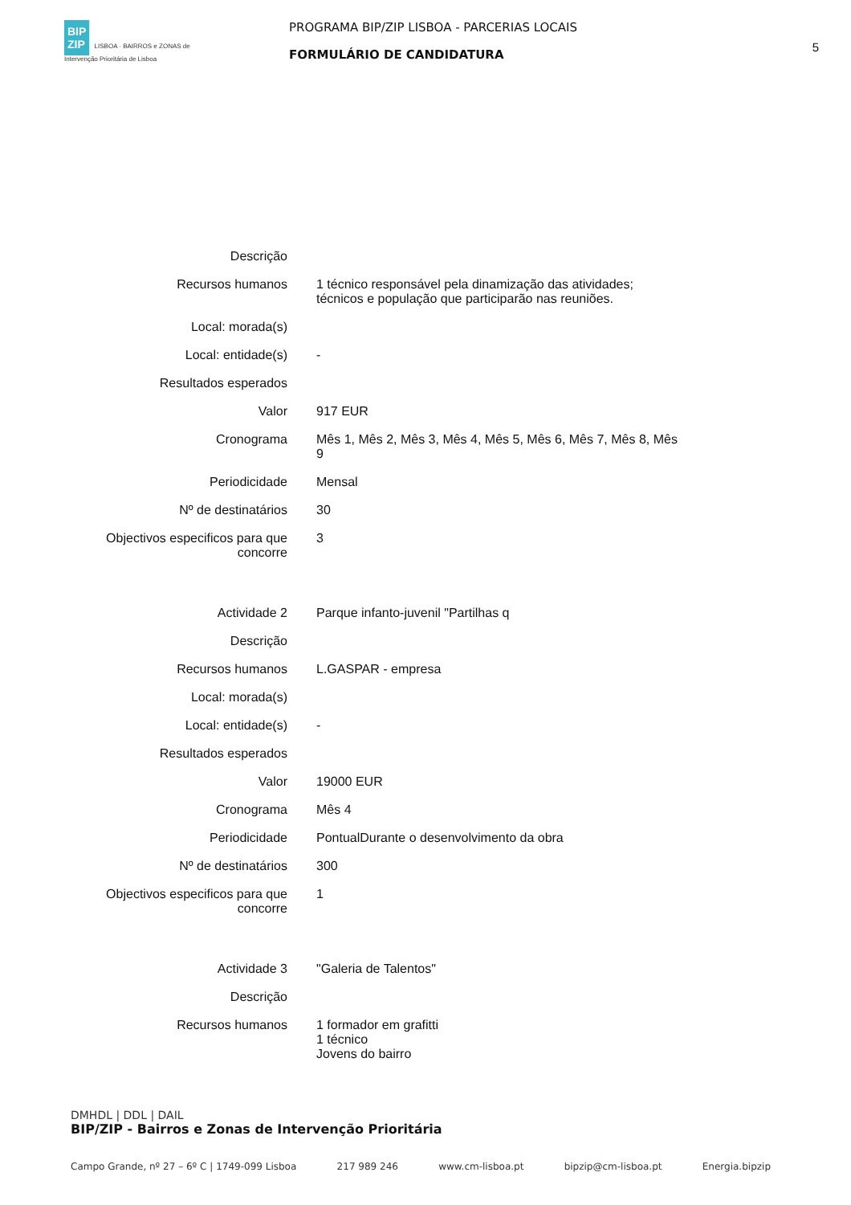BIP
ZIP LISBOA · BAIRROS e ZONAS de Intervenção Prioritária de Lisboa
PROGRAMA BIP/ZIP LISBOA - PARCERIAS LOCAIS
FORMULÁRIO DE CANDIDATURA
5
| Descrição | |
| Recursos humanos | 1 técnico responsável pela dinamização das atividades; técnicos e população que participarão nas reuniões. |
| Local: morada(s) | |
| Local: entidade(s) | - |
| Resultados esperados | |
| Valor | 917 EUR |
| Cronograma | Mês 1, Mês 2, Mês 3, Mês 4, Mês 5, Mês 6, Mês 7, Mês 8, Mês 9 |
| Periodicidade | Mensal |
| Nº de destinatários | 30 |
| Objectivos especificos para que concorre | 3 |
| Actividade 2 | Parque infanto-juvenil "Partilhas q |
| Descrição | |
| Recursos humanos | L.GASPAR - empresa |
| Local: morada(s) | |
| Local: entidade(s) | - |
| Resultados esperados | |
| Valor | 19000 EUR |
| Cronograma | Mês 4 |
| Periodicidade | PontualDurante o desenvolvimento da obra |
| Nº de destinatários | 300 |
| Objectivos especificos para que concorre | 1 |
| Actividade 3 | "Galeria de Talentos" |
| Descrição | |
| Recursos humanos | 1 formador em grafitti 1 técnico Jovens do bairro |
DMHDL | DDL | DAIL
BIP/ZIP - Bairros e Zonas de Intervenção Prioritária
Campo Grande, nº 27 – 6º C | 1749-099 Lisboa 217 989 246 www.cm-lisboa.pt bipzip@cm-lisboa.pt Energia.bipzip